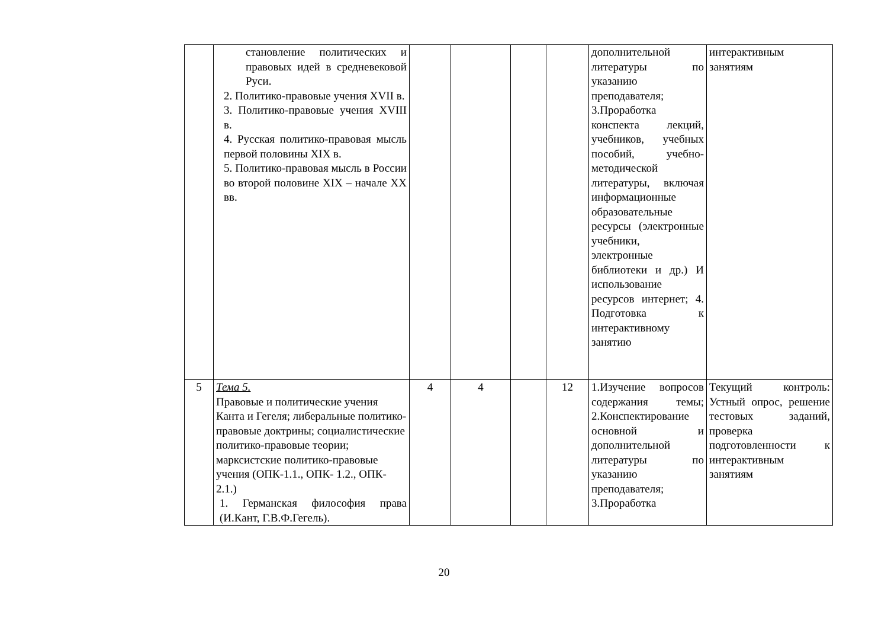| | становление политических и правовых идей в средневековой Руси. 2. Политико-правовые учения XVII в. 3. Политико-правовые учения XVIII в. 4. Русская политико-правовая мысль первой половины XIX в. 5. Политико-правовая мысль в России во второй половине XIX – начале XX вв. | | | | | дополнительной литературы по указанию преподавателя; 3.Проработка конспекта лекций, учебников, учебных пособий, учебно-методической литературы, включая информационные образовательные ресурсы (электронные учебники, электронные библиотеки и др.) И использование ресурсов интернет; 4. Подготовка к интерактивному занятию | интерактивным занятиям |
| 5 | Тема 5. Правовые и политические учения Канта и Гегеля; либеральные политико-правовые доктрины; социалистические политико-правовые теории; марксистские политико-правовые учения (ОПК-1.1., ОПК- 1.2., ОПК- 2.1.) 1. Германская философия права (И.Кант, Г.В.Ф.Гегель). | 4 | 4 | | 12 | 1.Изучение вопросов содержания темы; 2.Конспектирование основной и дополнительной литературы по указанию преподавателя; 3.Проработка | Текущий контроль: Устный опрос, решение тестовых заданий, проверка подготовленности к интерактивным занятиям |
20